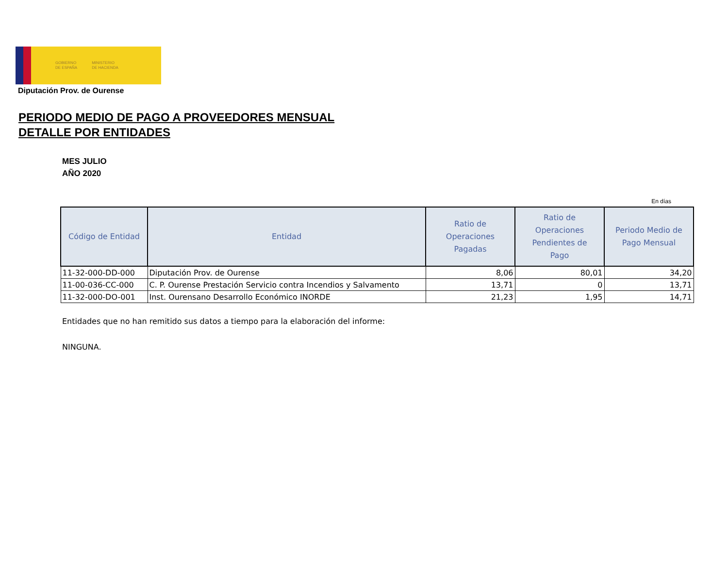GOBIERNO
DE ESPAÑA MINISTERIO
DE HACIENDA
Diputación Prov. de Ourense
PERIODO MEDIO DE PAGO A PROVEEDORES MENSUAL
DETALLE POR ENTIDADES
MES JULIO
AÑO 2020
En días
| Código de Entidad | Entidad | Ratio de Operaciones Pagadas | Ratio de Operaciones Pendientes de Pago | Periodo Medio de Pago Mensual |
| --- | --- | --- | --- | --- |
| 11-32-000-DD-000 | Diputación Prov. de Ourense | 8,06 | 80,01 | 34,20 |
| 11-00-036-CC-000 | C. P. Ourense Prestación Servicio contra Incendios y Salvamento | 13,71 | 0 | 13,71 |
| 11-32-000-DO-001 | Inst. Ourensano Desarrollo Económico INORDE | 21,23 | 1,95 | 14,71 |
Entidades que no han remitido sus datos a tiempo para la elaboración del informe:
NINGUNA.